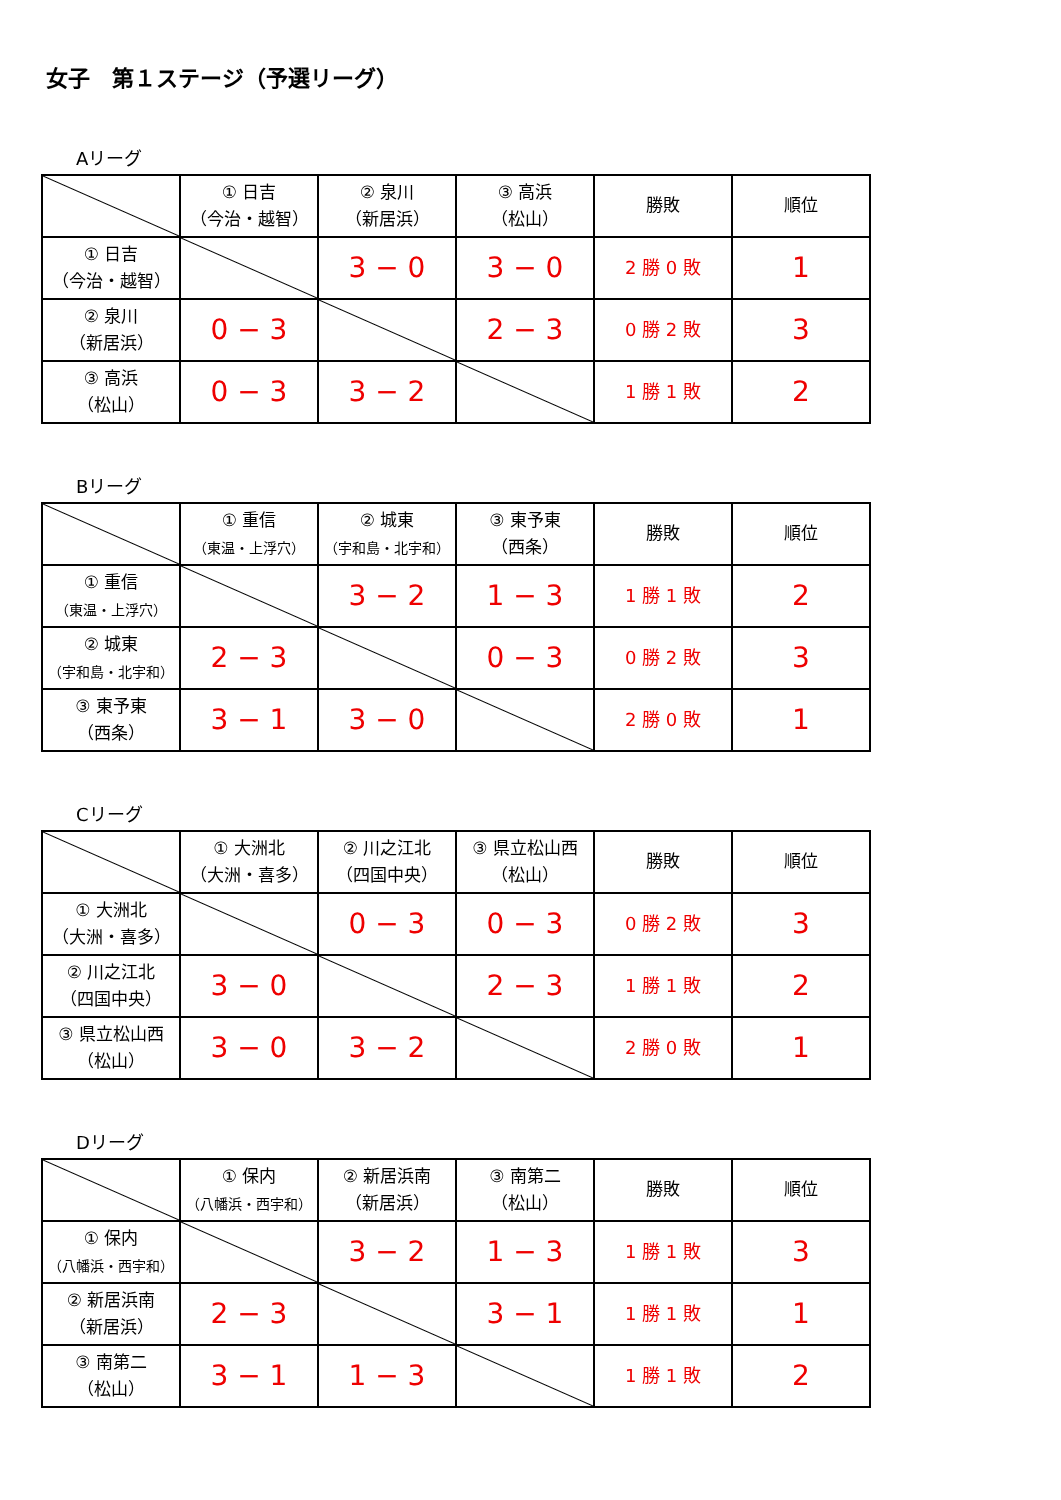女子　第１ステージ（予選リーグ）
Aリーグ
| | ① 日吉 （今治・越智） | ② 泉川 （新居浜） | ③ 高浜 （松山） | 勝敗 | 順位 |
| ① 日吉 （今治・越智） | | 3 − 0 | 3 − 0 | 2 勝 0 敗 | 1 |
| ② 泉川 （新居浜） | 0 − 3 | | 2 − 3 | 0 勝 2 敗 | 3 |
| ③ 高浜 （松山） | 0 − 3 | 3 − 2 | | 1 勝 1 敗 | 2 |
Bリーグ
| | ① 重信 （東温・上浮穴） | ② 城東 （宇和島・北宇和） | ③ 東予東 （西条） | 勝敗 | 順位 |
| ① 重信 （東温・上浮穴） | | 3 − 2 | 1 − 3 | 1 勝 1 敗 | 2 |
| ② 城東 （宇和島・北宇和） | 2 − 3 | | 0 − 3 | 0 勝 2 敗 | 3 |
| ③ 東予東 （西条） | 3 − 1 | 3 − 0 | | 2 勝 0 敗 | 1 |
Cリーグ
| | ① 大洲北 （大洲・喜多） | ② 川之江北 （四国中央） | ③ 県立松山西 （松山） | 勝敗 | 順位 |
| ① 大洲北 （大洲・喜多） | | 0 − 3 | 0 − 3 | 0 勝 2 敗 | 3 |
| ② 川之江北 （四国中央） | 3 − 0 | | 2 − 3 | 1 勝 1 敗 | 2 |
| ③ 県立松山西 （松山） | 3 − 0 | 3 − 2 | | 2 勝 0 敗 | 1 |
Dリーグ
| | ① 保内 （八幡浜・西宇和） | ② 新居浜南 （新居浜） | ③ 南第二 （松山） | 勝敗 | 順位 |
| ① 保内 （八幡浜・西宇和） | | 3 − 2 | 1 − 3 | 1 勝 1 敗 | 3 |
| ② 新居浜南 （新居浜） | 2 − 3 | | 3 − 1 | 1 勝 1 敗 | 1 |
| ③ 南第二 （松山） | 3 − 1 | 1 − 3 | | 1 勝 1 敗 | 2 |